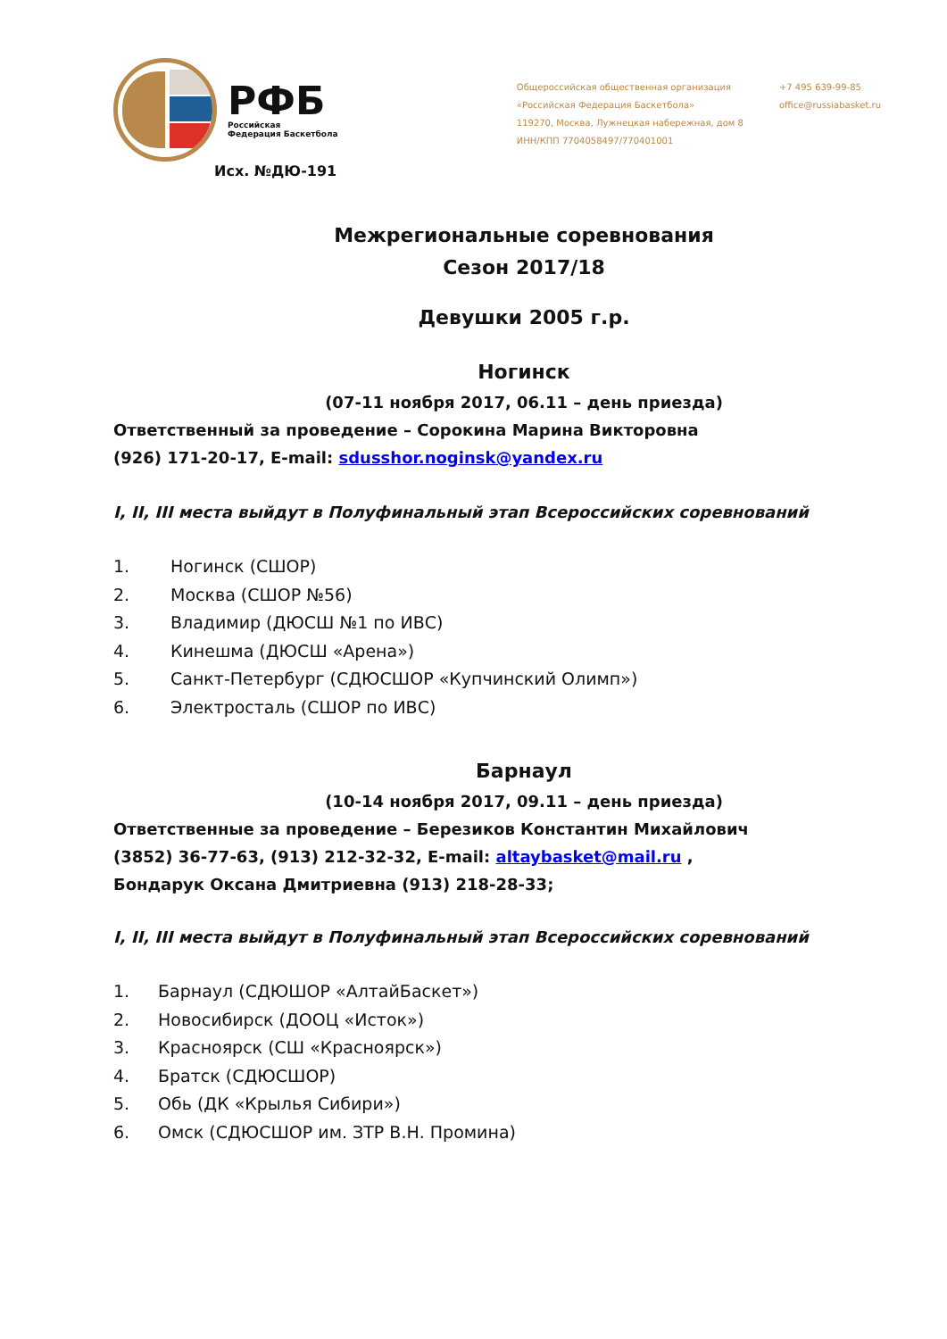РФБ
Российская
Федерация Баскетбола
Общероссийская общественная организация
«Российская Федерация Баскетбола»
119270, Москва, Лужнецкая набережная, дом 8
ИНН/КПП 7704058497/770401001
+7 495 639-99-85
office@russiabasket.ru
Исх. №ДЮ-191
Межрегиональные соревнования
Сезон 2017/18
Девушки 2005 г.р.
Ногинск
(07-11 ноября 2017, 06.11 – день приезда)
Ответственный за проведение – Сорокина Марина Викторовна
(926) 171-20-17, E-mail: sdusshor.noginsk@yandex.ru
I, II, III места выйдут в Полуфинальный этап Всероссийских соревнований
1. Ногинск (СШОР)
2. Москва (СШОР №56)
3. Владимир (ДЮСШ №1 по ИВС)
4. Кинешма (ДЮСШ «Арена»)
5. Санкт-Петербург (СДЮСШОР «Купчинский Олимп»)
6. Электросталь (СШОР по ИВС)
Барнаул
(10-14 ноября 2017, 09.11 – день приезда)
Ответственные за проведение – Березиков Константин Михайлович
(3852) 36-77-63, (913) 212-32-32, E-mail: altaybasket@mail.ru ,
Бондарук Оксана Дмитриевна (913) 218-28-33;
I, II, III места выйдут в Полуфинальный этап Всероссийских соревнований
1. Барнаул (СДЮШОР «АлтайБаскет»)
2. Новосибирск (ДООЦ «Исток»)
3. Красноярск (СШ «Красноярск»)
4. Братск (СДЮСШОР)
5. Обь (ДК «Крылья Сибири»)
6. Омск (СДЮСШОР им. ЗТР В.Н. Промина)